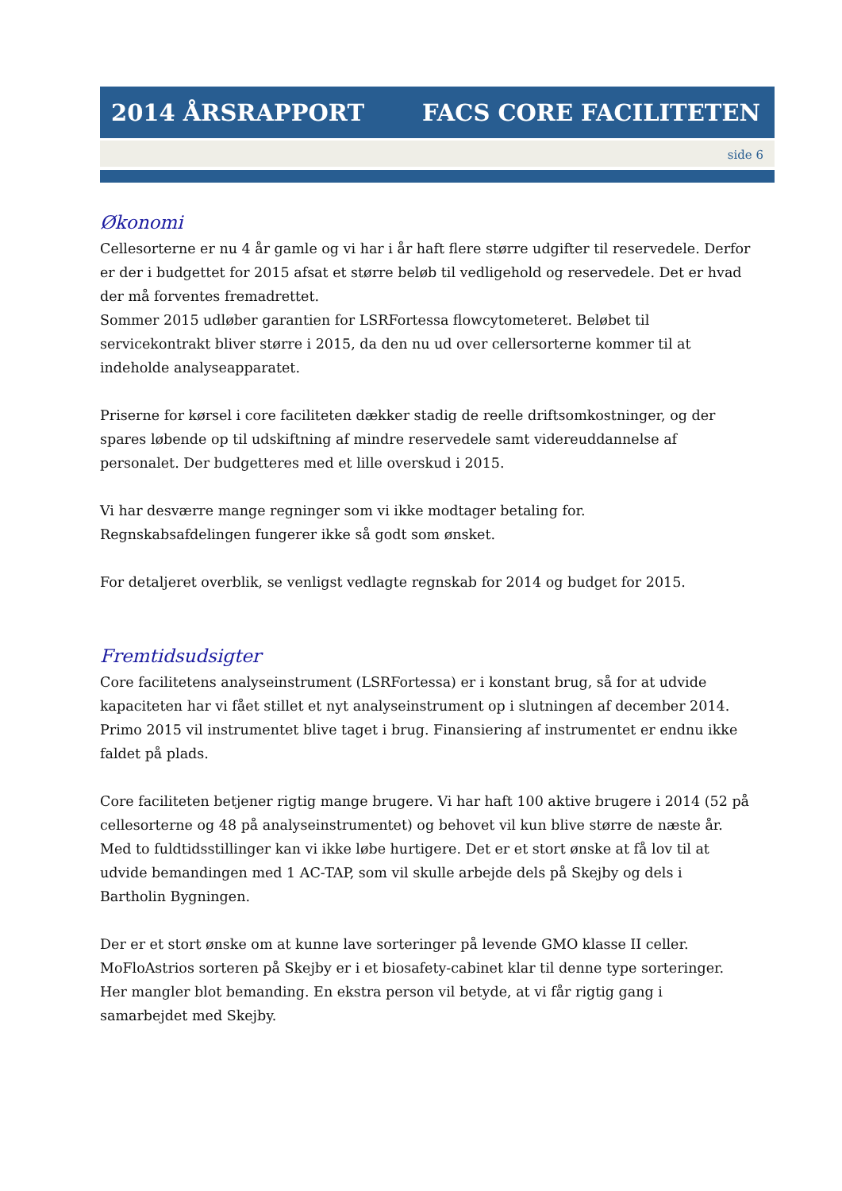2014 ÅRSRAPPORT FACS CORE FACILITETEN
side 6
Økonomi
Cellesorterne er nu 4 år gamle og vi har i år haft flere større udgifter til reservedele. Derfor er der i budgettet for 2015 afsat et større beløb til vedligehold og reservedele. Det er hvad der må forventes fremadrettet.
Sommer 2015 udløber garantien for LSRFortessa flowcytometeret. Beløbet til servicekontrakt bliver større i 2015, da den nu ud over cellersorterne kommer til at indeholde analyseapparatet.
Priserne for kørsel i core faciliteten dækker stadig de reelle driftsomkostninger, og der spares løbende op til udskiftning af mindre reservedele samt videreuddannelse af personalet. Der budgetteres med et lille overskud i 2015.
Vi har desværre mange regninger som vi ikke modtager betaling for.
Regnskabsafdelingen fungerer ikke så godt som ønsket.
For detaljeret overblik, se venligst vedlagte regnskab for 2014 og budget for 2015.
Fremtidsudsigter
Core facilitetens analyseinstrument (LSRFortessa) er i konstant brug, så for at udvide kapaciteten har vi fået stillet et nyt analyseinstrument op i slutningen af december 2014. Primo 2015 vil instrumentet blive taget i brug. Finansiering af instrumentet er endnu ikke faldet på plads.
Core faciliteten betjener rigtig mange brugere. Vi har haft 100 aktive brugere i 2014 (52 på cellesorterne og 48 på analyseinstrumentet) og behovet vil kun blive større de næste år. Med to fuldtidsstillinger kan vi ikke løbe hurtigere. Det er et stort ønske at få lov til at udvide bemandingen med 1 AC-TAP, som vil skulle arbejde dels på Skejby og dels i Bartholin Bygningen.
Der er et stort ønske om at kunne lave sorteringer på levende GMO klasse II celler. MoFloAstrios sorteren på Skejby er i et biosafety-cabinet klar til denne type sorteringer. Her mangler blot bemanding. En ekstra person vil betyde, at vi får rigtig gang i samarbejdet med Skejby.